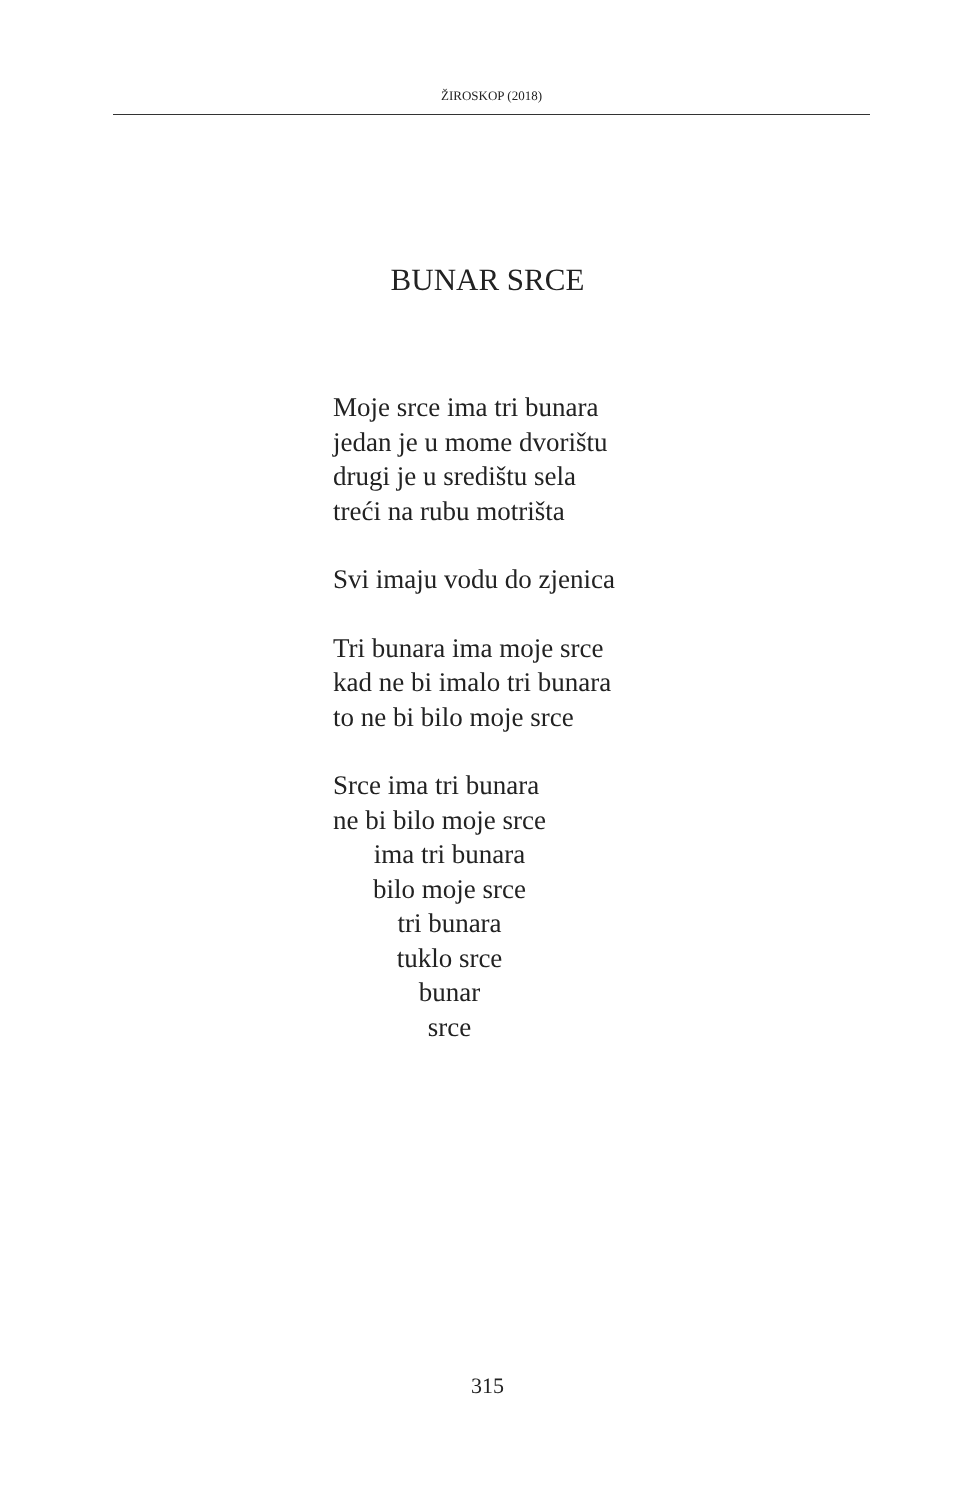ŽIROSKOP (2018)
BUNAR SRCE
Moje srce ima tri bunara
jedan je u mome dvorištu
drugi je u središtu sela
treći na rubu motrišta
Svi imaju vodu do zjenica
Tri bunara ima moje srce
kad ne bi imalo tri bunara
to ne bi bilo moje srce
Srce ima tri bunara
ne bi bilo moje srce
ima tri bunara
bilo moje srce
tri bunara
tuklo srce
bunar
srce
315